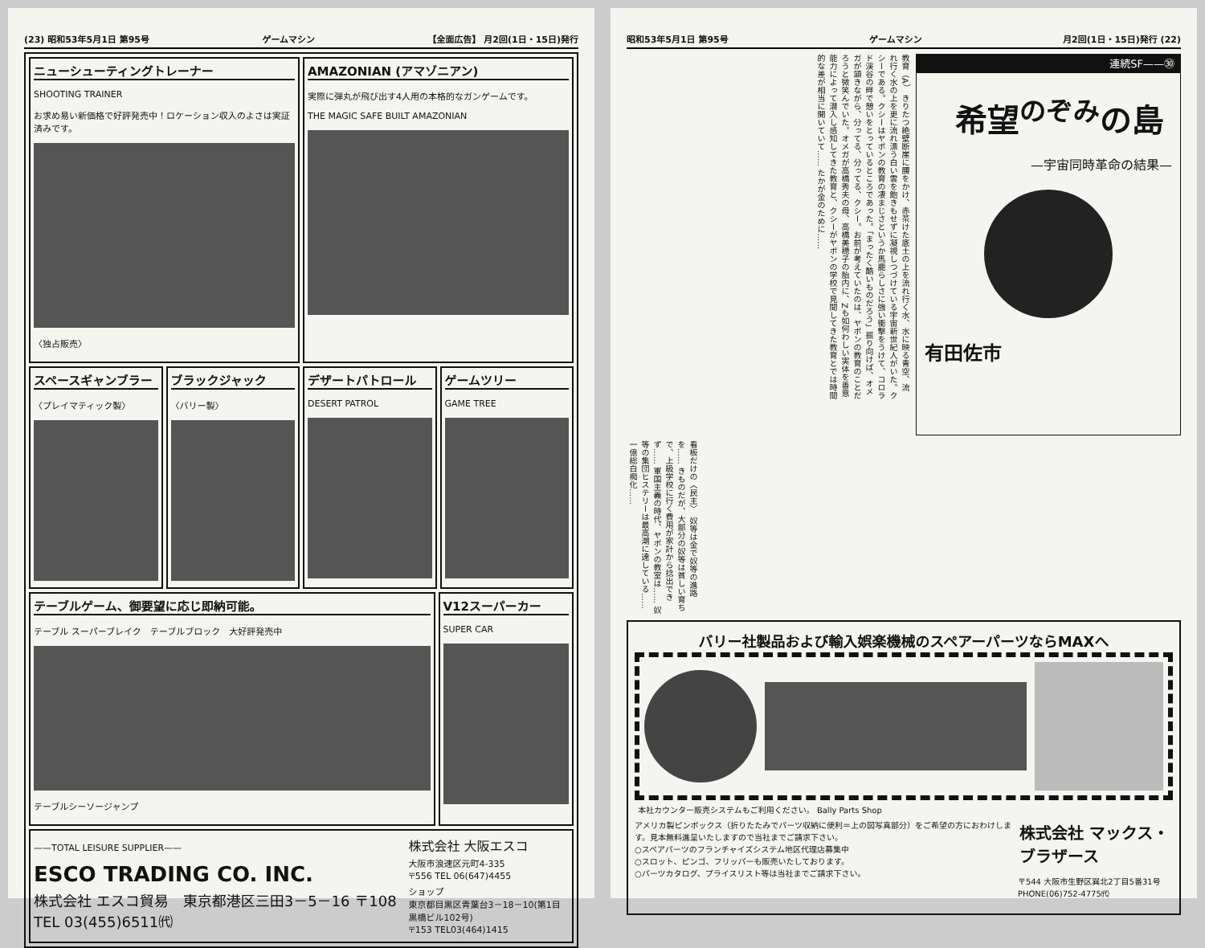(23) 昭和53年5月1日 第95号 ゲームマシン 【全面広告】 月2回(1日・15日)発行
ニューシューティングトレーナー
SHOOTING TRAINER
お求め易い新価格で好評発売中！ロケーション収入のよさは実証済みです。
〈独占販売〉
AMAZONIAN (アマゾニアン)
実際に弾丸が飛び出す4人用の本格的なガンゲームです。
THE MAGIC SAFE BUILT AMAZONIAN
スペースギャンブラー
〈プレイマティック製〉
ブラックジャック
〈バリー製〉
デザートパトロール
DESERT PATROL
ゲームツリー
GAME TREE
テーブルゲーム、御要望に応じ即納可能。
テーブル スーパーブレイク　テーブルブロック　大好評発売中
テーブルシーソージャンプ
V12スーパーカー
SUPER CAR
——TOTAL LEISURE SUPPLIER——
ESCO TRADING CO. INC.
株式会社 エスコ貿易　東京都港区三田3－5－16 〒108 TEL 03(455)6511㈹
株式会社 大阪エスコ
大阪市浪速区元町4-335
〒556 TEL 06(647)4455
ショップ
東京都目黒区青葉台3－18－10(第1目黒橋ビル102号)
〒153 TEL03(464)1415
昭和53年5月1日 第95号 ゲームマシン 月2回(1日・15日)発行 (22)
教育（A）　きりたつ絶壁断崖に腰をかけ、赤茶けた底土の上を流れ行く水、水に映る青空、流れ行く水の上を更に流れ漂う白い雲を飽きもせずに凝視しつづけている宇宙新世紀人がいた。クシーである。クシーはヤポンの教育の凄まじさというか馬鹿らしさに強い衝撃をうけて、コロラド渓谷の畔で憩いをとっているところであった。「まったく酷いものだろう」振り向けば、オメガが頷きながら、分ってる、分ってる、クシー。お前が考えていたのは、ヤポンの教育のことだろうと微笑んでいた。オメガが高橋秀夫の母、高橋美穂子の胎内に、Zも如何わしい実体を善意能力によって潜入し感知してきた教育と、クシーがヤポンの学校で見聞してきた教育とでは時間的な差が相当に開いていて…… たかが金のために……
連続SF——㉚
希望<sup>のぞみ</sup>の島
—宇宙同時革命の結果—
有田佐市
看板だけの〈民主〉　奴等は金で奴等の進路を…… きものだが、大部分の奴等は貧しい育ちで、上級学校に行く費用が家計から捻出できず…… 軍国主義の時代、ヤポンの教室は…… 奴等の集団ヒステリーは最高潮に達している…… 一億総白痴化……
バリー社製品および輸入娯楽機械のスペアーパーツならMAXへ
本社カウンター販売システムもご利用ください。 Bally Parts Shop
アメリカ製ピンボックス（折りたたみでパーツ収納に便利＝上の図写真部分）をご希望の方におわけします。見本無料進呈いたしますので当社までご請求下さい。
○スペアパーツのフランチャイズシステム地区代理店募集中
○スロット、ピンゴ、フリッパーも販売いたしております。
○パーツカタログ、プライスリスト等は当社までご請求下さい。
株式会社 マックス・ブラザース
〒544 大阪市生野区巽北2丁目5番31号 PHONE(06)752-4775㈹